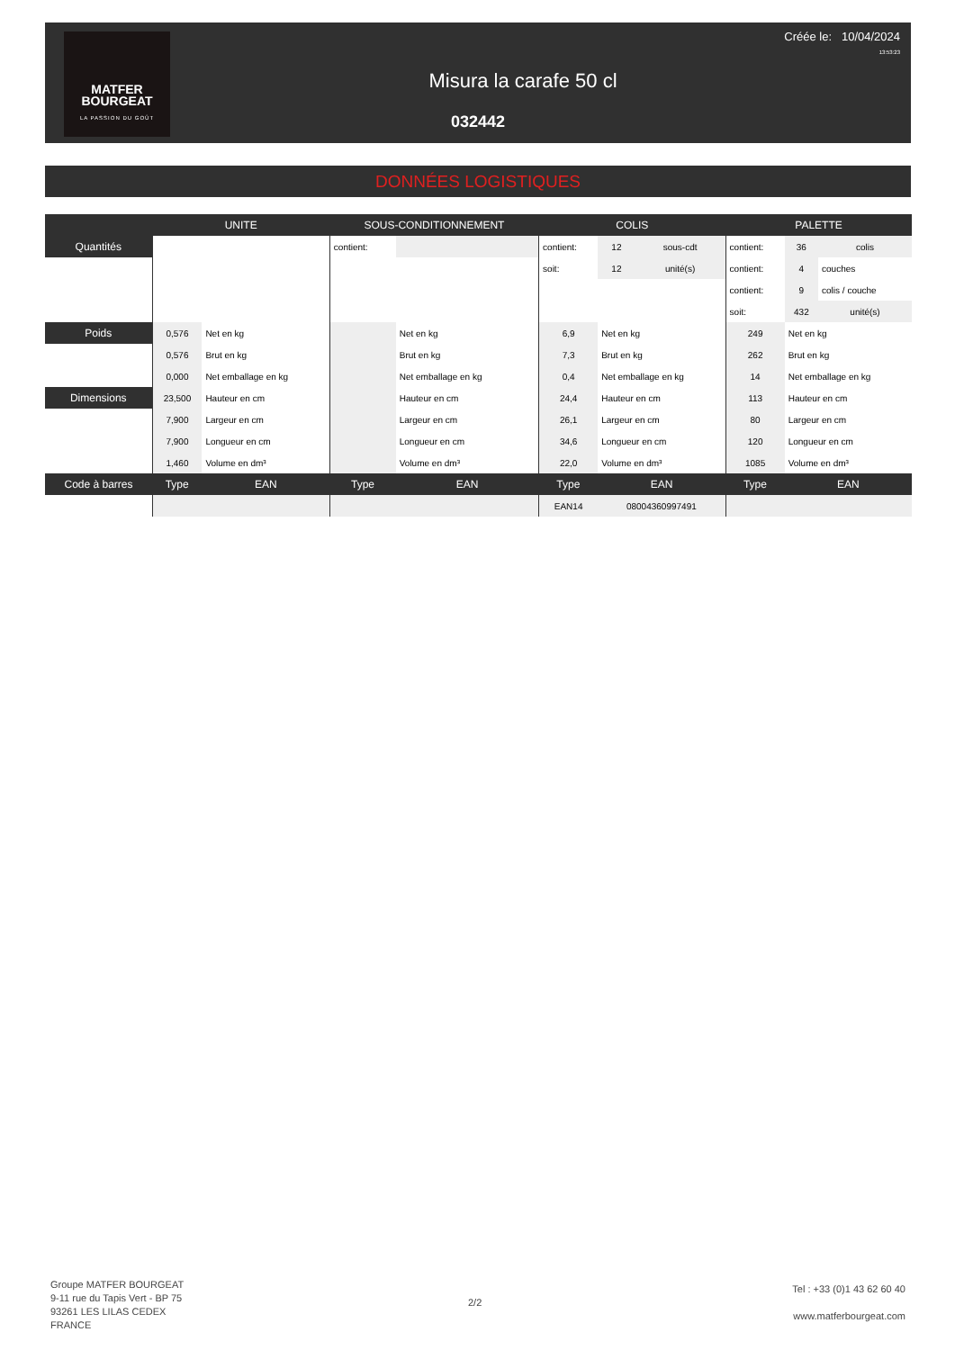MATFER
BOURGEAT
LA PASSION DU GOÛT
Créée le: 10/04/2024
13:53:23
Misura la carafe 50 cl
032442
DONNÉES LOGISTIQUES
| | UNITE | | SOUS-CONDITIONNEMENT | | COLIS | | | PALETTE | | |
| --- | --- | --- | --- | --- | --- | --- | --- | --- | --- | --- |
| Quantités | | | contient: | | contient: | 12 | sous-cdt | contient: | 36 | colis |
| | | | | | soit: | 12 | unité(s) | contient: | 4 | couches |
| | | | | | | | | contient: | 9 | colis / couche |
| | | | | | | | | soit: | 432 | unité(s) |
| Poids | 0,576 | Net en kg | | Net en kg | 6,9 | Net en kg | | 249 | Net en kg | |
| | 0,576 | Brut en kg | | Brut en kg | 7,3 | Brut en kg | | 262 | Brut en kg | |
| | 0,000 | Net emballage en kg | | Net emballage en kg | 0,4 | Net emballage en kg | | 14 | Net emballage en kg | |
| Dimensions | 23,500 | Hauteur en cm | | Hauteur en cm | 24,4 | Hauteur en cm | | 113 | Hauteur en cm | |
| | 7,900 | Largeur en cm | | Largeur en cm | 26,1 | Largeur en cm | | 80 | Largeur en cm | |
| | 7,900 | Longueur en cm | | Longueur en cm | 34,6 | Longueur en cm | | 120 | Longueur en cm | |
| | 1,460 | Volume en dm³ | | Volume en dm³ | 22,0 | Volume en dm³ | | 1085 | Volume en dm³ | |
| Code à barres | Type | EAN | Type | EAN | Type | EAN | | Type | EAN | |
| | | | | | EAN14 | 08004360997491 | | | | |
Groupe MATFER BOURGEAT
9-11 rue du Tapis Vert - BP 75
93261 LES LILAS CEDEX
FRANCE
2/2
Tel : +33 (0)1 43 62 60 40
www.matferbourgeat.com